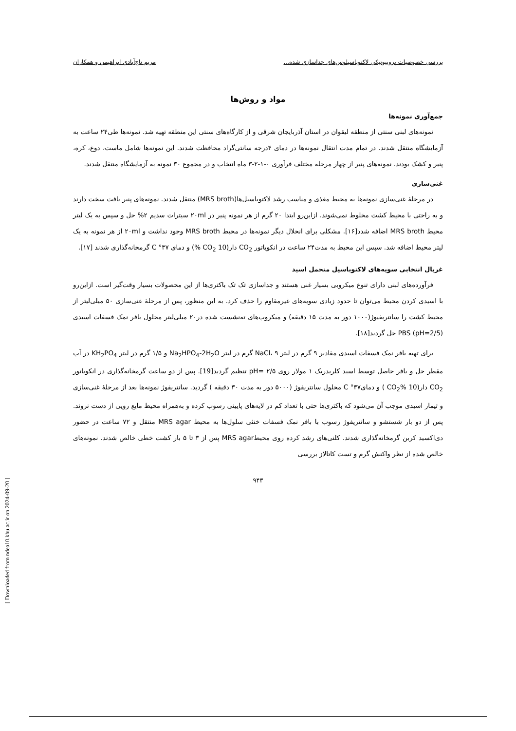بررسي خصوصيات پروبيوتيكي لاكتوباسيلوس‌هاي جداسازي شده... مريم تاج‌آبادي ابراهيمي و همكاران
مواد و روش‌ها
جمع‌آوری نمونه‌ها
نمونه‌های لبنی سنتی از منطقه لیقوان در استان آذربایجان شرقی و از کارگاه‌های سنتی این منطقه تهیه شد. نمونه‌ها طی۲۴ ساعت به آزمایشگاه منتقل شدند. در تمام مدت انتقال نمونه‌ها در دمای ۴درجه سانتی‌گراد محافظت شدند. این نمونه‌ها شامل ماست، دوغ، کره، پنیر و کشک بودند. نمونه‌های پنیر از چهار مرحله مختلف فرآوری ۰-۱-۲-۳ ماه انتخاب و در مجموع ۳۰ نمونه به آزمایشگاه منتقل شدند.
غنی‌سازی
در مرحلهٔ غنی‌سازی نمونه‌ها به محیط مغذی و مناسب رشد لاکتوباسیل‌ها(MRS broth) منتقل شدند. نمونه‌های پنیر بافت سخت دارند و به راحتی با محیط کشت مخلوط نمی‌شوند. ازاین‌رو ابتدا ۲۰ گرم از هر نمونه پنیر در ۲۰ml سیترات سدیم ۲% حل و سپس به یک لیتر محیط MRS broth اضافه شدد[۱۶]. مشکلی برای انحلال دیگر نمونه‌ها در محیط MRS broth وجود نداشت و ۲۰ml از هر نمونه به یک لیتر محیط اضافه شد. سپس این محیط به مدت۲۴ ساعت در انکوباتور CO<sub>2</sub> دار(CO<sub>2</sub> 10 %) و دمای C °۳۷ گرمخانه‌گذاری شدند [۱۷].
غربال انتخابی سویه‌های لاکتوباسیل متحمل اسید
فرآورده‌های لبنی دارای تنوع میکروبی بسیار غنی هستند و جداسازی تک تک باکتری‌ها از این محصولات بسیار وقت‌گیر است. ازاین‌رو با اسیدی کردن محیط می‌توان تا حدود زیادی سویه‌های غیرمقاوم را حذف کرد. به این منظور، پس از مرحلهٔ غنی‌سازی ۵۰ میلی‌لیتر از محیط کشت را سانتریفیوژ(۱۰۰۰ دور به مدت ۱۵ دقیقه) و میکروب‌های ته‌نشست شده در۲۰ میلی‌لیتر محلول بافر نمک فسفات اسیدی PBS (pH=2/5) حل گردید[۱۸].
برای تهیه بافر نمک فسفات اسیدی مقادیر ۹ گرم در لیتر NaCl، ۹ گرم در لیتر Na<sub>2</sub>HPO<sub>4</sub>-2H<sub>2</sub>O و ۱/۵ گرم در لیتر KH<sub>2</sub>PO<sub>4</sub> در آب مقطر حل و بافر حاصل توسط اسید کلریدریک ۱ مولار روی ۲/۵ =pH تنظیم گردید[19]. پس از دو ساعت گرمخانه‌گذاری در انکوباتور CO<sub>2</sub> دار(CO<sub>2</sub>% 10 ) و دمایC °۳۷ محلول سانتریفوژ (۵۰۰۰ دور به مدت ۳۰ دقیقه ) گردید. سانتریفوژ نمونه‌ها بعد از مرحلهٔ غنی‌سازی و تیمار اسیدی موجب آن می‌شود که باکتری‌ها حتی با تعداد کم در لایه‌های پایینی رسوب کرده و به‌همراه محیط مایع رویی از دست نروند. پس از دو بار شستشو و سانتریفوژ رسوب با بافر نمک فسفات خنثی سلول‌ها به محیط MRS agar منتقل و ۷۲ ساعت در حضور دی‌اکسید کربن گرمخانه‌گذاری شدند. کلنی‌های رشد کرده روی محیطMRS agar پس از ۳ تا ۵ بار کشت خطی خالص شدند. نمونه‌های خالص شده از نظر واکنش گرم و تست کاتالاز بررسی
۹۴۳
[ Downloaded from ndea10.khu.ac.ir on 2024-09-20 ]